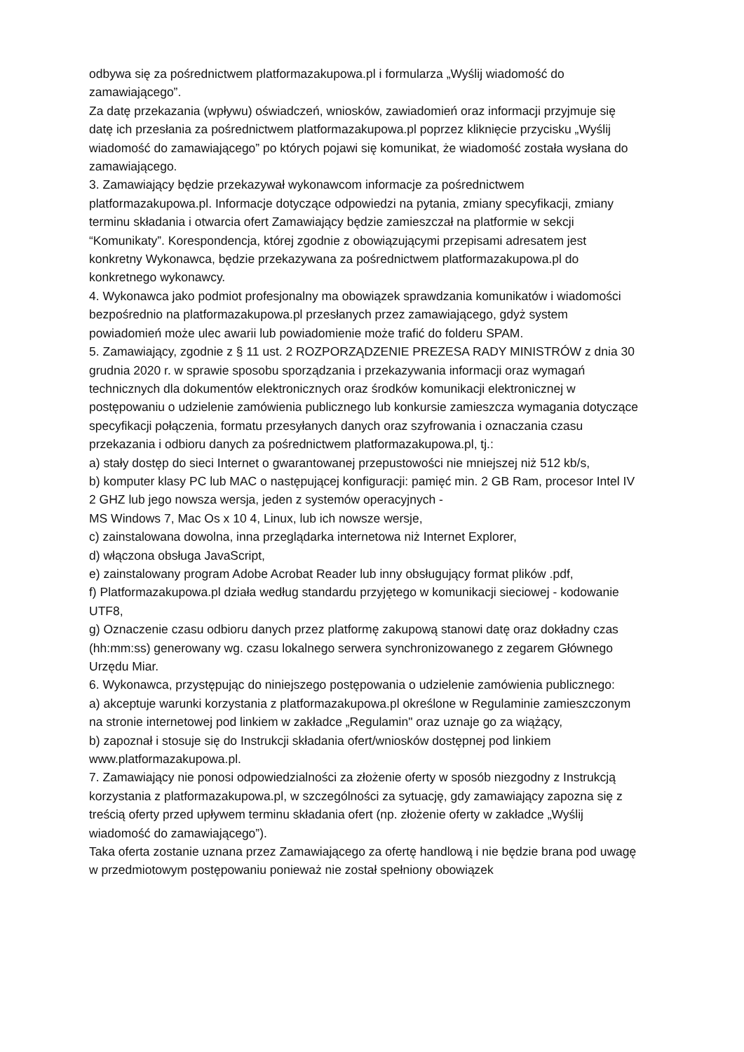odbywa się za pośrednictwem platformazakupowa.pl i formularza „Wyślij wiadomość do zamawiającego”.
Za datę przekazania (wpływu) oświadczeń, wniosków, zawiadomień oraz informacji przyjmuje się datę ich przesłania za pośrednictwem platformazakupowa.pl poprzez kliknięcie przycisku „Wyślij wiadomość do zamawiającego” po których pojawi się komunikat, że wiadomość została wysłana do zamawiającego.
3. Zamawiający będzie przekazywał wykonawcom informacje za pośrednictwem platformazakupowa.pl. Informacje dotyczące odpowiedzi na pytania, zmiany specyfikacji, zmiany terminu składania i otwarcia ofert Zamawiający będzie zamieszczał na platformie w sekcji “Komunikaty”. Korespondencja, której zgodnie z obowiązującymi przepisami adresatem jest konkretny Wykonawca, będzie przekazywana za pośrednictwem platformazakupowa.pl do konkretnego wykonawcy.
4. Wykonawca jako podmiot profesjonalny ma obowiązek sprawdzania komunikatów i wiadomości bezpośrednio na platformazakupowa.pl przesłanych przez zamawiającego, gdyż system powiadomień może ulec awarii lub powiadomienie może trafić do folderu SPAM.
5. Zamawiający, zgodnie z § 11 ust. 2 ROZPORZĄDZENIE PREZESA RADY MINISTRÓW z dnia 30 grudnia 2020 r. w sprawie sposobu sporządzania i przekazywania informacji oraz wymagań technicznych dla dokumentów elektronicznych oraz środków komunikacji elektronicznej w postępowaniu o udzielenie zamówienia publicznego lub konkursie zamieszcza wymagania dotyczące specyfikacji połączenia, formatu przesyłanych danych oraz szyfrowania i oznaczania czasu przekazania i odbioru danych za pośrednictwem platformazakupowa.pl, tj.:
a) stały dostęp do sieci Internet o gwarantowanej przepustowości nie mniejszej niż 512 kb/s,
b) komputer klasy PC lub MAC o następującej konfiguracji: pamięć min. 2 GB Ram, procesor Intel IV 2 GHZ lub jego nowsza wersja, jeden z systemów operacyjnych -
MS Windows 7, Mac Os x 10 4, Linux, lub ich nowsze wersje,
c) zainstalowana dowolna, inna przeglądarka internetowa niż Internet Explorer,
d) włączona obsługa JavaScript,
e) zainstalowany program Adobe Acrobat Reader lub inny obsługujący format plików .pdf,
f) Platformazakupowa.pl działa według standardu przyjętego w komunikacji sieciowej - kodowanie UTF8,
g) Oznaczenie czasu odbioru danych przez platformę zakupową stanowi datę oraz dokładny czas (hh:mm:ss) generowany wg. czasu lokalnego serwera synchronizowanego z zegarem Głównego Urzędu Miar.
6. Wykonawca, przystępując do niniejszego postępowania o udzielenie zamówienia publicznego:
a) akceptuje warunki korzystania z platformazakupowa.pl określone w Regulaminie zamieszczonym na stronie internetowej pod linkiem w zakładce „Regulamin" oraz uznaje go za wiążący,
b) zapoznał i stosuje się do Instrukcji składania ofert/wniosków dostępnej pod linkiem www.platformazakupowa.pl.
7. Zamawiający nie ponosi odpowiedzialności za złożenie oferty w sposób niezgodny z Instrukcją korzystania z platformazakupowa.pl, w szczególności za sytuację, gdy zamawiający zapozna się z treścią oferty przed upływem terminu składania ofert (np. złożenie oferty w zakładce „Wyślij wiadomość do zamawiającego”).
Taka oferta zostanie uznana przez Zamawiającego za ofertę handlową i nie będzie brana pod uwagę w przedmiotowym postępowaniu ponieważ nie został spełniony obowiązek